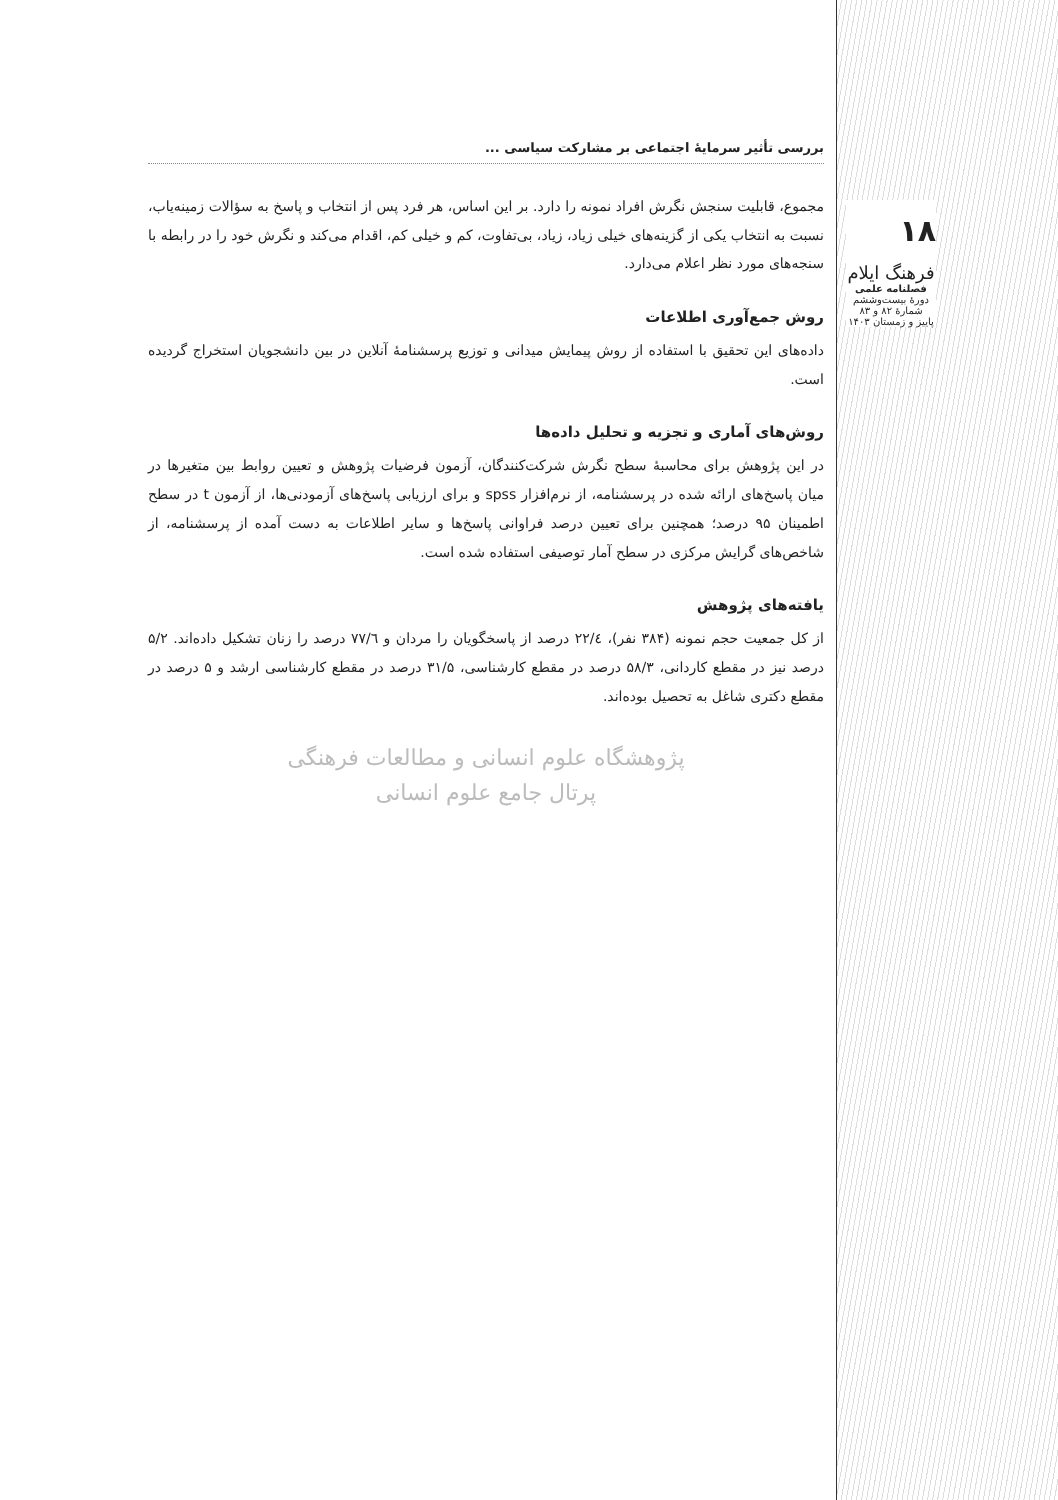۱۸
فرهنگ ایلام
فصلنامه علمی
دورۀ بیست‌وششم
شمارۀ ۸۲ و ۸۳
پاییز و زمستان ۱۴۰۳
بررسی تأثیر سرمایۀ اجتماعی بر مشارکت سیاسی ...
مجموع، قابلیت سنجش نگرش افراد نمونه را دارد. بر این اساس، هر فرد پس از انتخاب و پاسخ به سؤالات زمینه‌یاب، نسبت به انتخاب یکی از گزینه‌های خیلی زیاد، زیاد، بی‌تفاوت، کم و خیلی کم، اقدام می‌کند و نگرش خود را در رابطه با سنجه‌های مورد نظر اعلام می‌دارد.
روش جمع‌آوری اطلاعات
داده‌های این تحقیق با استفاده از روش پیمایش میدانی و توزیع پرسشنامۀ آنلاین در بین دانشجویان استخراج گردیده است.
روش‌های آماری و تجزیه و تحلیل داده‌ها
در این پژوهش برای محاسبۀ سطح نگرش شرکت‌کنندگان، آزمون فرضیات پژوهش و تعیین روابط بین متغیرها در میان پاسخ‌های ارائه شده در پرسشنامه، از نرم‌افزار spss و برای ارزیابی پاسخ‌های آزمودنی‌ها، از آزمون t در سطح اطمینان ۹۵ درصد؛ همچنین برای تعیین درصد فراوانی پاسخ‌ها و سایر اطلاعات به دست آمده از پرسشنامه، از شاخص‌های گرایش مرکزی در سطح آمار توصیفی استفاده شده است.
یافته‌های پژوهش
از کل جمعیت حجم نمونه (۳۸۴ نفر)، ۲۲/٤ درصد از پاسخگویان را مردان و ۷۷/٦ درصد را زنان تشکیل داده‌اند. ۵/۲ درصد نیز در مقطع کاردانی، ۵۸/۳ درصد در مقطع کارشناسی، ۳۱/۵ درصد در مقطع کارشناسی ارشد و ۵ درصد در مقطع دکتری شاغل به تحصیل بوده‌اند.
پژوهشگاه علوم انسانی و مطالعات فرهنگی
پرتال جامع علوم انسانی